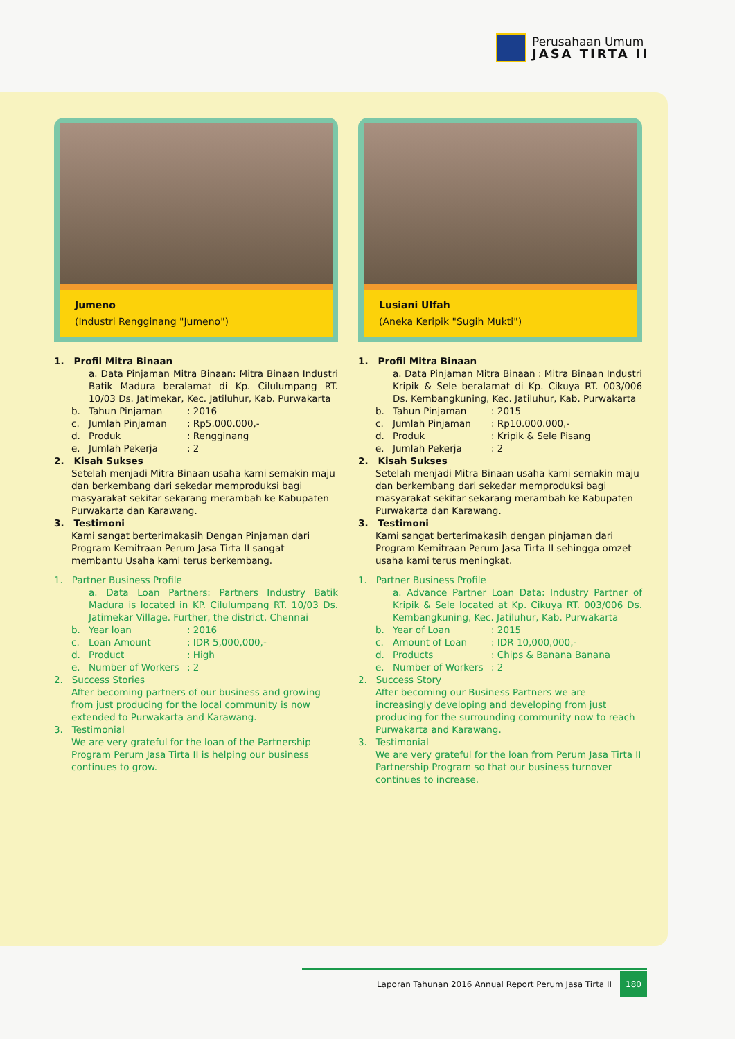Perusahaan Umum
JASA TIRTA II
Jumeno
(Industri Rengginang "Jumeno")
1. Profil Mitra Binaan
a. Data Pinjaman Mitra Binaan: Mitra Binaan Industri Batik Madura beralamat di Kp. Cilulumpang RT. 10/03 Ds. Jatimekar, Kec. Jatiluhur, Kab. Purwakarta
b. Tahun Pinjaman: 2016
c. Jumlah Pinjaman: Rp5.000.000,-
d. Produk: Rengginang
e. Jumlah Pekerja: 2
2. Kisah Sukses
Setelah menjadi Mitra Binaan usaha kami semakin maju dan berkembang dari sekedar memproduksi bagi masyarakat sekitar sekarang merambah ke Kabupaten Purwakarta dan Karawang.
3. Testimoni
Kami sangat berterimakasih Dengan Pinjaman dari Program Kemitraan Perum Jasa Tirta II sangat membantu Usaha kami terus berkembang.
1. Partner Business Profile
a. Data Loan Partners: Partners Industry Batik Madura is located in KP. Cilulumpang RT. 10/03 Ds. Jatimekar Village. Further, the district. Chennai
b. Year loan: 2016
c. Loan Amount: IDR 5,000,000,-
d. Product: High
e. Number of Workers: 2
2. Success Stories
After becoming partners of our business and growing from just producing for the local community is now extended to Purwakarta and Karawang.
3. Testimonial
We are very grateful for the loan of the Partnership Program Perum Jasa Tirta II is helping our business continues to grow.
Lusiani Ulfah
(Aneka Keripik "Sugih Mukti")
1. Profil Mitra Binaan
a. Data Pinjaman Mitra Binaan : Mitra Binaan Industri Kripik & Sele beralamat di Kp. Cikuya RT. 003/006 Ds. Kembangkuning, Kec. Jatiluhur, Kab. Purwakarta
b. Tahun Pinjaman: 2015
c. Jumlah Pinjaman: Rp10.000.000,-
d. Produk: Kripik & Sele Pisang
e. Jumlah Pekerja: 2
2. Kisah Sukses
Setelah menjadi Mitra Binaan usaha kami semakin maju dan berkembang dari sekedar memproduksi bagi masyarakat sekitar sekarang merambah ke Kabupaten Purwakarta dan Karawang.
3. Testimoni
Kami sangat berterimakasih dengan pinjaman dari Program Kemitraan Perum Jasa Tirta II sehingga omzet usaha kami terus meningkat.
1. Partner Business Profile
a. Advance Partner Loan Data: Industry Partner of Kripik & Sele located at Kp. Cikuya RT. 003/006 Ds. Kembangkuning, Kec. Jatiluhur, Kab. Purwakarta
b. Year of Loan: 2015
c. Amount of Loan: IDR 10,000,000,-
d. Products: Chips & Banana Banana
e. Number of Workers: 2
2. Success Story
After becoming our Business Partners we are increasingly developing and developing from just producing for the surrounding community now to reach Purwakarta and Karawang.
3. Testimonial
We are very grateful for the loan from Perum Jasa Tirta II Partnership Program so that our business turnover continues to increase.
Laporan Tahunan 2016 Annual Report Perum Jasa Tirta II 180